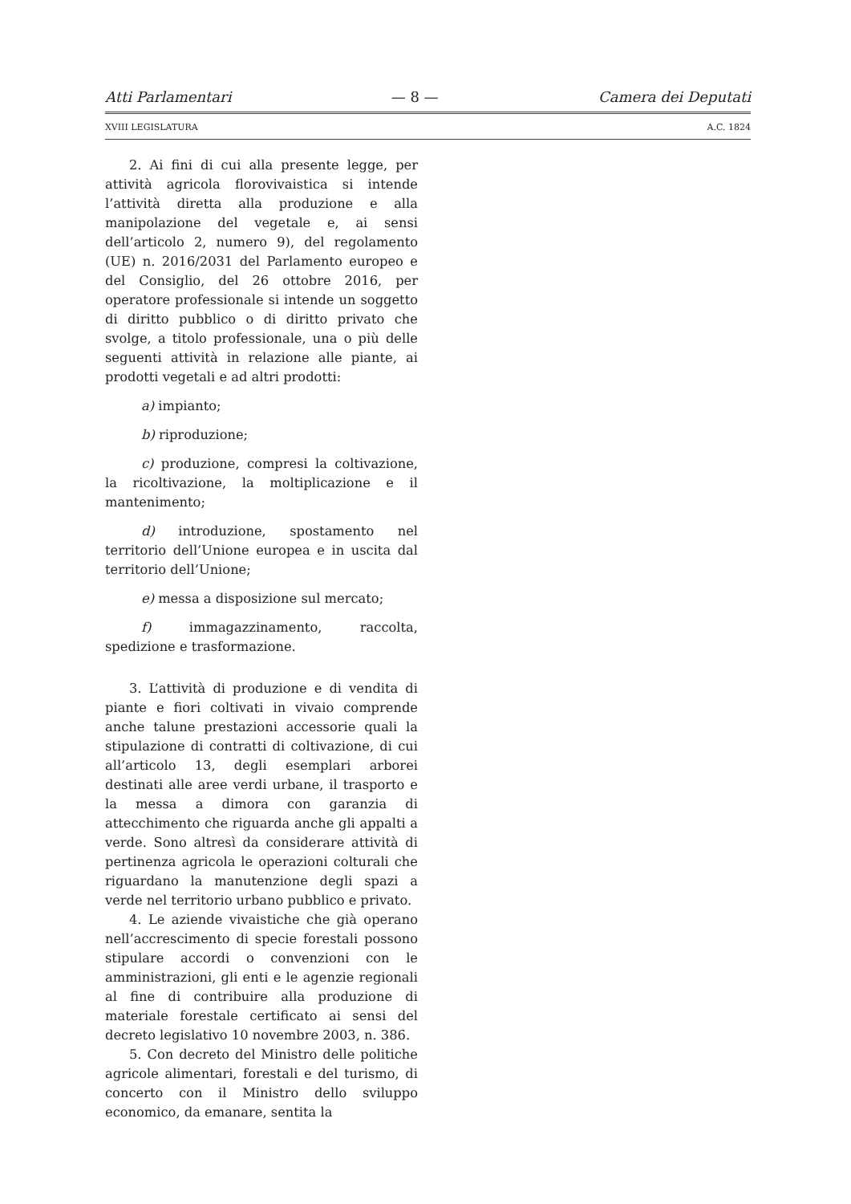Atti Parlamentari — 8 — Camera dei Deputati
XVIII LEGISLATURA A.C. 1824
2. Ai fini di cui alla presente legge, per attività agricola florovivaistica si intende l’attività diretta alla produzione e alla manipolazione del vegetale e, ai sensi dell’articolo 2, numero 9), del regolamento (UE) n. 2016/2031 del Parlamento europeo e del Consiglio, del 26 ottobre 2016, per operatore professionale si intende un soggetto di diritto pubblico o di diritto privato che svolge, a titolo professionale, una o più delle seguenti attività in relazione alle piante, ai prodotti vegetali e ad altri prodotti:
a) impianto;
b) riproduzione;
c) produzione, compresi la coltivazione, la ricoltivazione, la moltiplicazione e il mantenimento;
d) introduzione, spostamento nel territorio dell’Unione europea e in uscita dal territorio dell’Unione;
e) messa a disposizione sul mercato;
f) immagazzinamento, raccolta, spedizione e trasformazione.
3. L’attività di produzione e di vendita di piante e fiori coltivati in vivaio comprende anche talune prestazioni accessorie quali la stipulazione di contratti di coltivazione, di cui all’articolo 13, degli esemplari arborei destinati alle aree verdi urbane, il trasporto e la messa a dimora con garanzia di attecchimento che riguarda anche gli appalti a verde. Sono altresì da considerare attività di pertinenza agricola le operazioni colturali che riguardano la manutenzione degli spazi a verde nel territorio urbano pubblico e privato.
4. Le aziende vivaistiche che già operano nell’accrescimento di specie forestali possono stipulare accordi o convenzioni con le amministrazioni, gli enti e le agenzie regionali al fine di contribuire alla produzione di materiale forestale certificato ai sensi del decreto legislativo 10 novembre 2003, n. 386.
5. Con decreto del Ministro delle politiche agricole alimentari, forestali e del turismo, di concerto con il Ministro dello sviluppo economico, da emanare, sentita la